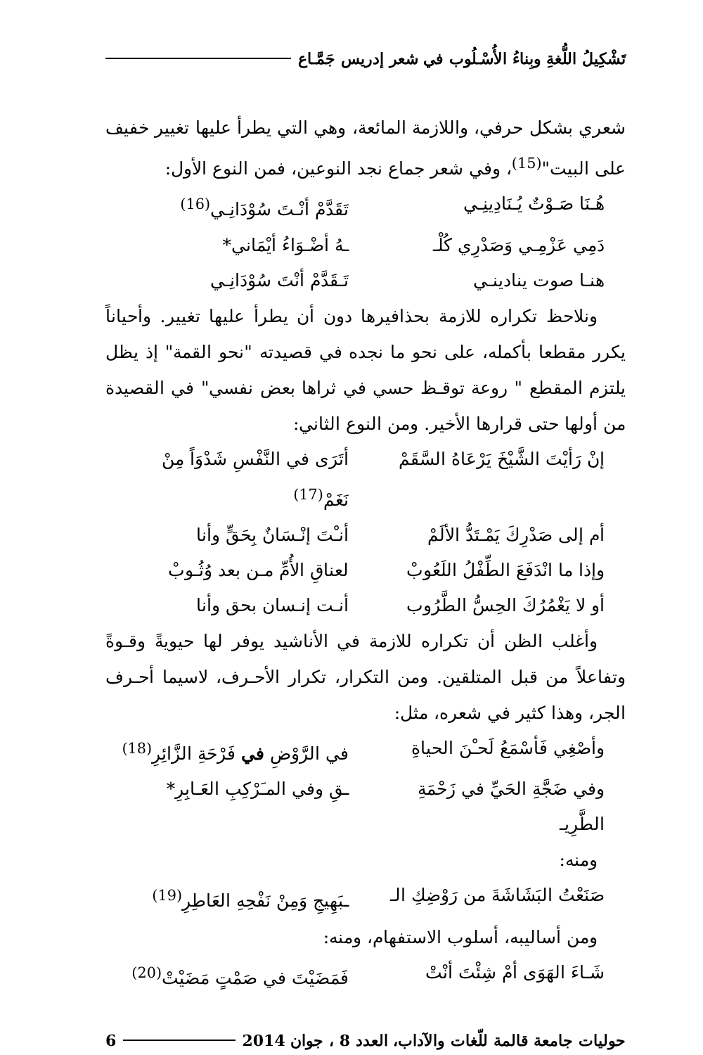تَشْكِيلُ اللُّغةِ وبِناءُ الأُسْـلُوب في شعر إدريس جَمَّـاع
شعري بشكل حرفي، واللازمة المائعة، وهي التي يطرأ عليها تغيير خفيف على البيت"<sup>(15)</sup>، وفي شعر جماع نجد النوعين، فمن النوع الأول:
هُـنَا صَـوْتٌ يُـنَادِينِـي تَقَدَّمْ أنْـتَ سُوْدَانِـي<sup>(16)</sup>
دَمِي عَزْمِـي وَصَدْرِي كُلْـ ـهُ أضْـوَاءُ أيْمَاني*
هنـا صوت ينادينـي تَـقَدَّمْ أنْتَ سُوْدَانِـي
ونلاحظ تكراره للازمة بحذافيرها دون أن يطرأ عليها تغيير. وأحياناً يكرر مقطعا بأكمله، على نحو ما نجده في قصيدته "نحو القمة" إذ يظل يلتزم المقطع " روعة توقـظ حسي في ثراها بعض نفسي" في القصيدة من أولها حتى قرارها الأخير. ومن النوع الثاني:
إنْ رَأيْتَ الشَّيْخَ يَرْعَاهُ السَّقَمْ أتَرَى في النَّفْسِ شَدْوَاً مِنْ نَغَمْ<sup>(17)</sup>
أم إلى صَدْرِكَ يَمْـتَدُّ الألَمْ أنـْتَ إنْـسَانٌ بِحَقٍّ وأنا
وإذا ما انْدَفَعَ الطِّفْلُ اللَعُوبْ لعناقِ الأُمِّ مـن بعد وُثُـوبْ
أو لا يَغْمُرُكَ الحِسُّ الطَّرُوب أنـت إنـسان بحق وأنا
وأغلب الظن أن تكراره للازمة في الأناشيد يوفر لها حيويةً وقـوةً وتفاعلاً من قبل المتلقين. ومن التكرار، تكرار الأحـرف، لاسيما أحـرف الجر، وهذا كثير في شعره، مثل:
وأصْغِي فَأسْمَعُ لَحـْنَ الحياةِ في الرَّوْضِ في فَرْحَةِ الزَّائِرِ<sup>(18)</sup>
وفي ضَجَّةِ الحَيِّ في زَحْمَةِ الطَّرِيـ ـقِ وفي المـَرْكِبِ العَـابِرِ*
ومنه:
صَنَعْتُ البَشَاشَةَ من رَوْضِكِ الـ ـبَهِيجِ وَمِنْ نَفْحِهِ العَاطِرِ<sup>(19)</sup>
ومن أساليبه، أسلوب الاستفهام، ومنه:
شَـاءَ الهَوَى أمْ شِئْتَ أنْتْ فَمَضَيْتَ في صَمْتٍ مَضَيْتْ<sup>(20)</sup>
حوليات جامعة قالمة للّغات والآداب، العدد 8 ، جوان 2014 6